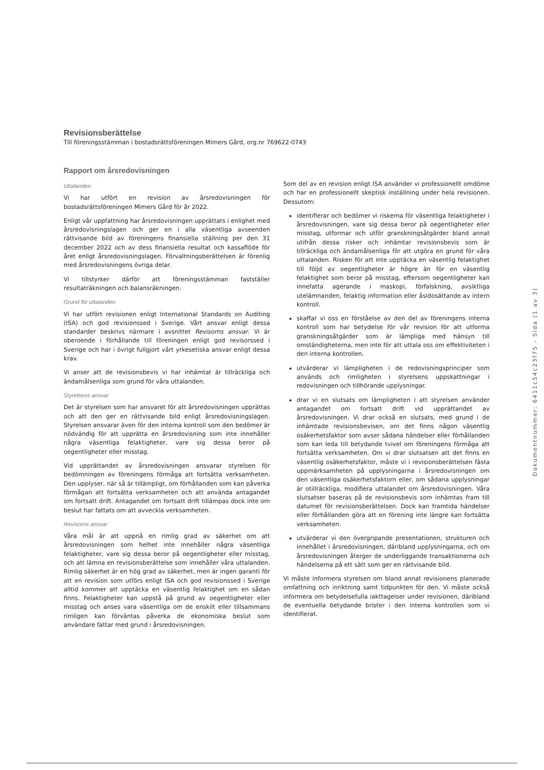Revisionsberättelse
Till föreningsstämman i bostadsrättsföreningen Mimers Gård, org.nr 769622-0743
Rapport om årsredovisningen
Uttalanden
Vi har utfört en revision av årsredovisningen för bostadsrättsföreningen Mimers Gård för år 2022.
Enligt vår uppfattning har årsredovisningen upprättats i enlighet med årsredovisningslagen och ger en i alla väsentliga avseenden rättvisande bild av föreningens finansiella ställning per den 31 december 2022 och av dess finansiella resultat och kassaflöde för året enligt årsredovisningslagen. Förvaltningsberättelsen är förenlig med årsredovisningens övriga delar.
Vi tillstyrker därför att föreningsstämman fastställer resultaträkningen och balansräkningen.
Grund för uttalanden
Vi har utfört revisionen enligt International Standards on Auditing (ISA) och god revisionssed i Sverige. Vårt ansvar enligt dessa standarder beskrivs närmare i avsnittet Revisorns ansvar. Vi är oberoende i förhållande till föreningen enligt god revisorssed i Sverige och har i övrigt fullgjort vårt yrkesetiska ansvar enligt dessa krav.
Vi anser att de revisionsbevis vi har inhämtat är tillräckliga och ändamålsenliga som grund för våra uttalanden.
Styrelsens ansvar
Det är styrelsen som har ansvaret för att årsredovisningen upprättas och att den ger en rättvisande bild enligt årsredovisningslagen. Styrelsen ansvarar även för den interna kontroll som den bedömer är nödvändig för att upprätta en årsredovisning som inte innehåller några väsentliga felaktigheter, vare sig dessa beror på oegentligheter eller misstag.
Vid upprättandet av årsredovisningen ansvarar styrelsen för bedömningen av föreningens förmåga att fortsätta verksamheten. Den upplyser, när så är tillämpligt, om förhållanden som kan påverka förmågan att fortsätta verksamheten och att använda antagandet om fortsatt drift. Antagandet om fortsatt drift tillämpas dock inte om beslut har fattats om att avveckla verksamheten.
Revisorns ansvar
Våra mål är att uppnå en rimlig grad av säkerhet om att årsredovisningen som helhet inte innehåller några väsentliga felaktigheter, vare sig dessa beror på oegentligheter eller misstag, och att lämna en revisionsberättelse som innehåller våra uttalanden. Rimlig säkerhet är en hög grad av säkerhet, men är ingen garanti för att en revision som utförs enligt ISA och god revisionssed i Sverige alltid kommer att upptäcka en väsentlig felaktighet om en sådan finns. Felaktigheter kan uppstå på grund av oegentligheter eller misstag och anses vara väsentliga om de enskilt eller tillsammans rimligen kan förväntas påverka de ekonomiska beslut som användare fattar med grund i årsredovisningen.
Som del av en revision enligt ISA använder vi professionellt omdöme och har en professionellt skeptisk inställning under hela revisionen. Dessutom:
identifierar och bedömer vi riskerna för väsentliga felaktigheter i årsredovisningen, vare sig dessa beror på oegentligheter eller misstag, utformar och utför granskningsåtgärder bland annat utifrån dessa risker och inhämtar revisionsbevis som är tillräckliga och ändamålsenliga för att utgöra en grund för våra uttalanden. Risken för att inte upptäcka en väsentlig felaktighet till följd av oegentligheter är högre än för en väsentlig felaktighet som beror på misstag, eftersom oegentligheter kan innefatta agerande i maskopi, förfalskning, avsiktliga utelämnanden, felaktig information eller åsidosättande av intern kontroll.
skaffar vi oss en förståelse av den del av föreningens interna kontroll som har betydelse för vår revision för att utforma granskningsåtgärder som är lämpliga med hänsyn till omständigheterna, men inte för att uttala oss om effektiviteten i den interna kontrollen.
utvärderar vi lämpligheten i de redovisningsprinciper som används och rimligheten i styrelsens uppskattningar i redovisningen och tillhörande upplysningar.
drar vi en slutsats om lämpligheten i att styrelsen använder antagandet om fortsatt drift vid upprättandet av årsredovisningen. Vi drar också en slutsats, med grund i de inhämtade revisionsbevisen, om det finns någon väsentlig osäkerhetsfaktor som avser sådana händelser eller förhållanden som kan leda till betydande tvivel om föreningens förmåga att fortsätta verksamheten. Om vi drar slutsatsen att det finns en väsentlig osäkerhetsfaktor, måste vi i revisionsberättelsen fästa uppmärksamheten på upplysningarna i årsredovisningen om den väsentliga osäkerhetsfaktorn eller, om sådana upplysningar är otillräckliga, modifiera uttalandet om årsredovisningen. Våra slutsatser baseras på de revisionsbevis som inhämtas fram till datumet för revisionsberättelsen. Dock kan framtida händelser eller förhållanden göra att en förening inte längre kan fortsätta verksamheten.
utvärderar vi den övergripande presentationen, strukturen och innehållet i årsredovisningen, däribland upplysningarna, och om årsredovisningen återger de underliggande transaktionerna och händelserna på ett sätt som ger en rättvisande bild.
Vi måste informera styrelsen om bland annat revisionens planerade omfattning och inriktning samt tidpunkten för den. Vi måste också informera om betydelsefulla iakttagelser under revisionen, däribland de eventuella betydande brister i den interna kontrollen som vi identifierat.
Dokumentnummer: 6411c54c23f75 - Sida (1 av 3)